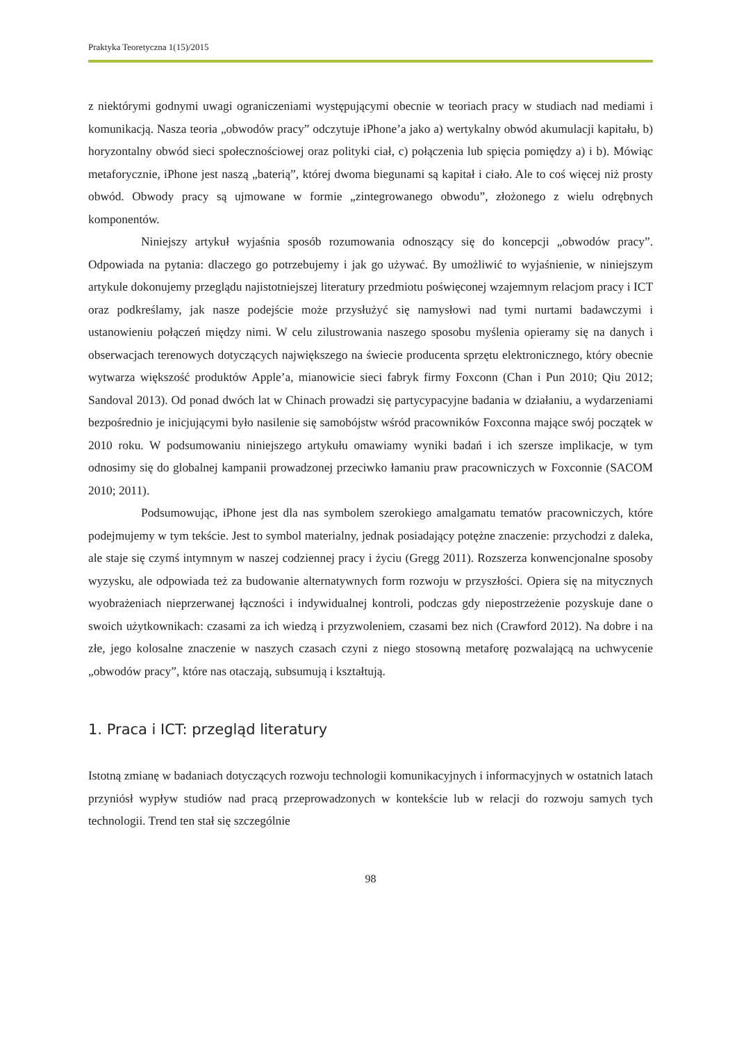Praktyka Teoretyczna 1(15)/2015
z niektórymi godnymi uwagi ograniczeniami występującymi obecnie w teoriach pracy w studiach nad mediami i komunikacją. Nasza teoria „obwodów pracy” odczytuje iPhone’a jako a) wertykalny obwód akumulacji kapitału, b) horyzontalny obwód sieci społecznościowej oraz polityki ciał, c) połączenia lub spięcia pomiędzy a) i b). Mówiąc metaforycznie, iPhone jest naszą „baterią”, której dwoma biegunami są kapitał i ciało. Ale to coś więcej niż prosty obwód. Obwody pracy są ujmowane w formie „zintegrowanego obwodu”, złożonego z wielu odrębnych komponentów.
Niniejszy artykuł wyjaśnia sposób rozumowania odnoszący się do koncepcji „obwodów pracy”. Odpowiada na pytania: dlaczego go potrzebujemy i jak go używać. By umożliwić to wyjaśnienie, w niniejszym artykule dokonujemy przeglądu najistotniejszej literatury przedmiotu poświęconej wzajemnym relacjom pracy i ICT oraz podkreślamy, jak nasze podejście może przysłużyć się namysłowi nad tymi nurtami badawczymi i ustanowieniu połączeń między nimi. W celu zilustrowania naszego sposobu myślenia opieramy się na danych i obserwacjach terenowych dotyczących największego na świecie producenta sprzętu elektronicznego, który obecnie wytwarza większość produktów Apple’a, mianowicie sieci fabryk firmy Foxconn (Chan i Pun 2010; Qiu 2012; Sandoval 2013). Od ponad dwóch lat w Chinach prowadzi się partycypacyjne badania w działaniu, a wydarzeniami bezpośrednio je inicjującymi było nasilenie się samobójstw wśród pracowników Foxconna mające swój początek w 2010 roku. W podsumowaniu niniejszego artykułu omawiamy wyniki badań i ich szersze implikacje, w tym odnosimy się do globalnej kampanii prowadzonej przeciwko łamaniu praw pracowniczych w Foxconnie (SACOM 2010; 2011).
Podsumowując, iPhone jest dla nas symbolem szerokiego amalgamatu tematów pracowniczych, które podejmujemy w tym tekście. Jest to symbol materialny, jednak posiadający potężne znaczenie: przychodzi z daleka, ale staje się czymś intymnym w naszej codziennej pracy i życiu (Gregg 2011). Rozszerza konwencjonalne sposoby wyzysku, ale odpowiada też za budowanie alternatywnych form rozwoju w przyszłości. Opiera się na mitycznych wyobrażeniach nieprzerwanej łączności i indywidualnej kontroli, podczas gdy niepostrzeżenie pozyskuje dane o swoich użytkownikach: czasami za ich wiedzą i przyzwoleniem, czasami bez nich (Crawford 2012). Na dobre i na złe, jego kolosalne znaczenie w naszych czasach czyni z niego stosowną metaforę pozwalającą na uchwycenie „obwodów pracy”, które nas otaczają, subsumują i kształtują.
1. Praca i ICT: przegląd literatury
Istotną zmianę w badaniach dotyczących rozwoju technologii komunikacyjnych i informacyjnych w ostatnich latach przyniósł wypływ studiów nad pracą przeprowadzonych w kontekście lub w relacji do rozwoju samych tych technologii. Trend ten stał się szczególnie
98